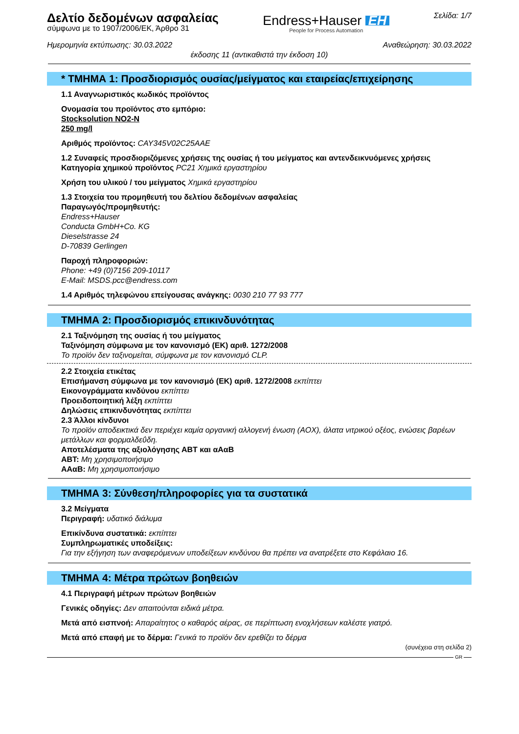Δελτίο δεδομένων ασφαλείας
σύμφωνα με το 1907/2006/ΕΚ, Άρθρο 31
Endress+Hauser EH
People for Process Automation
Σελίδα: 1/7
Ημερομηνία εκτύπωσης: 30.03.2022 Αναθεώρηση: 30.03.2022
έκδοσης 11 (αντικαθιστά την έκδοση 10)
* ΤΜΗΜΑ 1: Προσδιορισμός ουσίας/μείγματος και εταιρείας/επιχείρησης
1.1 Αναγνωριστικός κωδικός προϊόντος
Ονομασία του προϊόντος στο εμπόριο:
Stocksolution NO2-N
250 mg/l
Αριθμός προϊόντος: CAY345V02C25AAE
1.2 Συναφείς προσδιοριζόμενες χρήσεις της ουσίας ή του μείγματος και αντενδεικνυόμενες χρήσεις
Κατηγορία χημικού προϊόντος PC21 Χημικά εργαστηρίου
Χρήση του υλικού / του μείγματος Χημικά εργαστηρίου
1.3 Στοιχεία του προμηθευτή του δελτίου δεδομένων ασφαλείας
Παραγωγός/προμηθευτής:
Endress+Hauser
Conducta GmbH+Co. KG
Dieselstrasse 24
D-70839 Gerlingen
Παροχή πληροφοριών:
Phone: +49 (0)7156 209-10117
E-Mail: MSDS.pcc@endress.com
1.4 Αριθμός τηλεφώνου επείγουσας ανάγκης: 0030 210 77 93 777
ΤΜΗΜΑ 2: Προσδιορισμός επικινδυνότητας
2.1 Ταξινόμηση της ουσίας ή του μείγματος
Ταξινόμηση σύμφωνα με τον κανονισμό (ΕΚ) αριθ. 1272/2008
Το προϊόν δεν ταξινομείται, σύμφωνα με τον κανονισμό CLP.
2.2 Στοιχεία ετικέτας
Επισήμανση σύμφωνα με τον κανονισμό (ΕΚ) αριθ. 1272/2008 εκπίπτει
Εικονογράμματα κινδύνου εκπίπτει
Προειδοποιητική λέξη εκπίπτει
Δηλώσεις επικινδυνότητας εκπίπτει
2.3 Άλλοι κίνδυνοι
Το προϊόν αποδεικτικά δεν περιέχει καμία οργανική αλλογενή ένωση (AOX), άλατα νιτρικού οξέος, ενώσεις βαρέων μετάλλων και φορμαλδεΰδη.
Αποτελέσματα της αξιολόγησης ΑΒΤ και αΑαΒ
ΑΒΤ: Μη χρησιμοποιήσιμο
ΑΑαΒ: Μη χρησιμοποιήσιμο
ΤΜΗΜΑ 3: Σύνθεση/πληροφορίες για τα συστατικά
3.2 Μείγματα
Περιγραφή: υδατικό διάλυμα
Επικίνδυνα συστατικά: εκπίπτει
Συμπληρωματικές υποδείξεις:
Για την εξήγηση των αναφερόμενων υποδείξεων κινδύνου θα πρέπει να ανατρέξετε στο Κεφάλαιο 16.
ΤΜΗΜΑ 4: Μέτρα πρώτων βοηθειών
4.1 Περιγραφή μέτρων πρώτων βοηθειών
Γενικές οδηγίες: Δεν απαιτούνται ειδικά μέτρα.
Μετά από εισπνοή: Απαραίτητος ο καθαρός αέρας, σε περίπτωση ενοχλήσεων καλέστε γιατρό.
Μετά από επαφή με το δέρμα: Γενικά το προϊόν δεν ερεθίζει το δέρμα
(συνέχεια στη σελίδα 2)
GR